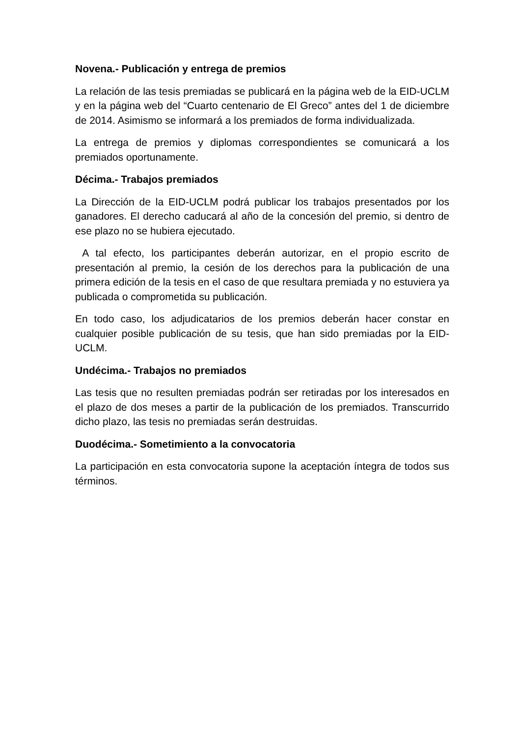Novena.- Publicación y entrega de premios
La relación de las tesis premiadas se publicará en la página web de la EID-UCLM y en la página web del “Cuarto centenario de El Greco” antes del 1 de diciembre de 2014. Asimismo se informará a los premiados de forma individualizada.
La entrega de premios y diplomas correspondientes se comunicará a los premiados oportunamente.
Décima.- Trabajos premiados
La Dirección de la EID-UCLM podrá publicar los trabajos presentados por los ganadores. El derecho caducará al año de la concesión del premio, si dentro de ese plazo no se hubiera ejecutado.
A tal efecto, los participantes deberán autorizar, en el propio escrito de presentación al premio, la cesión de los derechos para la publicación de una primera edición de la tesis en el caso de que resultara premiada y no estuviera ya publicada o comprometida su publicación.
En todo caso, los adjudicatarios de los premios deberán hacer constar en cualquier posible publicación de su tesis, que han sido premiadas por la EID-UCLM.
Undécima.- Trabajos no premiados
Las tesis que no resulten premiadas podrán ser retiradas por los interesados en el plazo de dos meses a partir de la publicación de los premiados. Transcurrido dicho plazo, las tesis no premiadas serán destruidas.
Duodécima.- Sometimiento a la convocatoria
La participación en esta convocatoria supone la aceptación íntegra de todos sus términos.